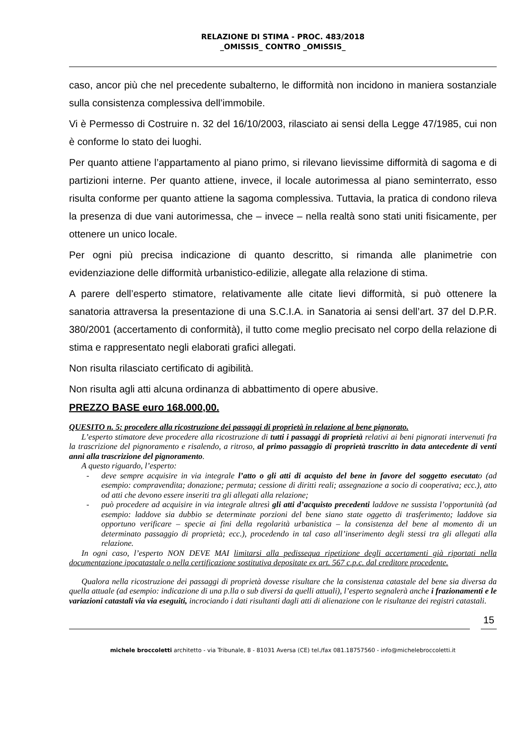RELAZIONE DI STIMA - PROC. 483/2018
_OMISSIS_ CONTRO _OMISSIS_
caso, ancor più che nel precedente subalterno, le difformità non incidono in maniera sostanziale sulla consistenza complessiva dell’immobile.
Vi è Permesso di Costruire n. 32 del 16/10/2003, rilasciato ai sensi della Legge 47/1985, cui non è conforme lo stato dei luoghi.
Per quanto attiene l’appartamento al piano primo, si rilevano lievissime difformità di sagoma e di partizioni interne. Per quanto attiene, invece, il locale autorimessa al piano seminterrato, esso risulta conforme per quanto attiene la sagoma complessiva. Tuttavia, la pratica di condono rileva la presenza di due vani autorimessa, che – invece – nella realtà sono stati uniti fisicamente, per ottenere un unico locale.
Per ogni più precisa indicazione di quanto descritto, si rimanda alle planimetrie con evidenziazione delle difformità urbanistico-edilizie, allegate alla relazione di stima.
A parere dell’esperto stimatore, relativamente alle citate lievi difformità, si può ottenere la sanatoria attraversa la presentazione di una S.C.I.A. in Sanatoria ai sensi dell’art. 37 del D.P.R. 380/2001 (accertamento di conformità), il tutto come meglio precisato nel corpo della relazione di stima e rappresentato negli elaborati grafici allegati.
Non risulta rilasciato certificato di agibilità.
Non risulta agli atti alcuna ordinanza di abbattimento di opere abusive.
PREZZO BASE euro 168.000,00.
QUESITO n. 5: procedere alla ricostruzione dei passaggi di proprietà in relazione al bene pignorato.
L’esperto stimatore deve procedere alla ricostruzione di tutti i passaggi di proprietà relativi ai beni pignorati intervenuti fra la trascrizione del pignoramento e risalendo, a ritroso, al primo passaggio di proprietà trascritto in data antecedente di venti anni alla trascrizione del pignoramento.
A questo riguardo, l’esperto:
- deve sempre acquisire in via integrale l’atto o gli atti di acquisto del bene in favore del soggetto esecutato (ad esempio: compravendita; donazione; permuta; cessione di diritti reali; assegnazione a socio di cooperativa; ecc.), atto od atti che devono essere inseriti tra gli allegati alla relazione;
- può procedere ad acquisire in via integrale altresì gli atti d’acquisto precedenti laddove ne sussista l’opportunità (ad esempio: laddove sia dubbio se determinate porzioni del bene siano state oggetto di trasferimento; laddove sia opportuno verificare – specie ai fini della regolarità urbanistica – la consistenza del bene al momento di un determinato passaggio di proprietà; ecc.), procedendo in tal caso all’inserimento degli stessi tra gli allegati alla relazione.
In ogni caso, l’esperto NON DEVE MAI limitarsi alla pedissequa ripetizione degli accertamenti già riportati nella documentazione ipocatastale o nella certificazione sostitutiva depositate ex art. 567 c.p.c. dal creditore procedente.
Qualora nella ricostruzione dei passaggi di proprietà dovesse risultare che la consistenza catastale del bene sia diversa da quella attuale (ad esempio: indicazione di una p.lla o sub diversi da quelli attuali), l’esperto segnalerà anche i frazionamenti e le variazioni catastali via via eseguiti, incrociando i dati risultanti dagli atti di alienazione con le risultanze dei registri catastali.
15
michele broccoletti architetto - via Tribunale, 8 - 81031 Aversa (CE) tel./fax 081.18757560 - info@michelebroccoletti.it